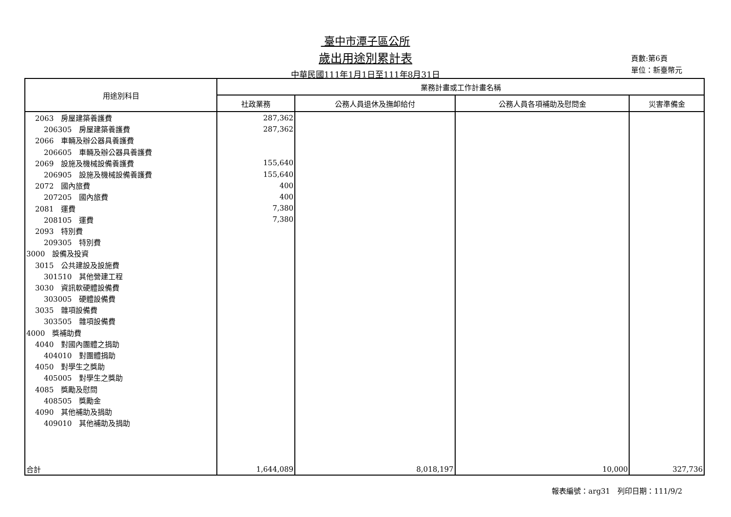臺中市潭子區公所
歲出用途別累計表
中華民國111年1月1日至111年8月31日
頁數:第6頁
單位：新臺幣元
| 用途別科目 | 業務計畫或工作計畫名稱 | | | |
| --- | --- | --- | --- | --- |
| | 社政業務 | 公務人員退休及撫卹給付 | 公務人員各項補助及慰問金 | 災害準備金 |
| 2063 房屋建築養護費 | 287,362 | | | |
| 206305 房屋建築養護費 | 287,362 | | | |
| 2066 車輛及辦公器具養護費 | | | | |
| 206605 車輛及辦公器具養護費 | | | | |
| 2069 設施及機械設備養護費 | 155,640 | | | |
| 206905 設施及機械設備養護費 | 155,640 | | | |
| 2072 國內旅費 | 400 | | | |
| 207205 國內旅費 | 400 | | | |
| 2081 運費 | 7,380 | | | |
| 208105 運費 | 7,380 | | | |
| 2093 特別費 | | | | |
| 209305 特別費 | | | | |
| 3000 設備及投資 | | | | |
| 3015 公共建設及設施費 | | | | |
| 301510 其他營建工程 | | | | |
| 3030 資訊軟硬體設備費 | | | | |
| 303005 硬體設備費 | | | | |
| 3035 雜項設備費 | | | | |
| 303505 雜項設備費 | | | | |
| 4000 獎補助費 | | | | |
| 4040 對國內團體之捐助 | | | | |
| 404010 對團體捐助 | | | | |
| 4050 對學生之獎助 | | | | |
| 405005 對學生之獎助 | | | | |
| 4085 獎勵及慰問 | | | | |
| 408505 獎勵金 | | | | |
| 4090 其他補助及捐助 | | | | |
| 409010 其他補助及捐助 | | | | |
| 合計 | 1,644,089 | 8,018,197 | 10,000 | 327,736 |
報表編號：arg31　列印日期：111/9/2